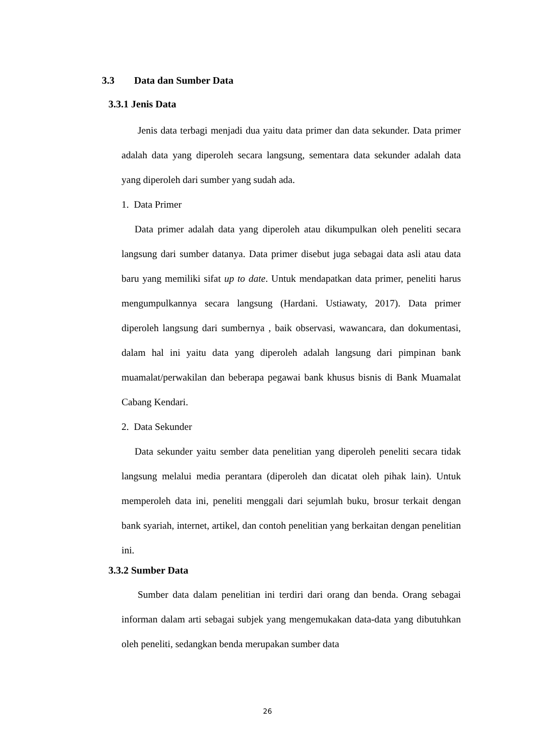3.3 Data dan Sumber Data
3.3.1 Jenis Data
Jenis data terbagi menjadi dua yaitu data primer dan data sekunder. Data primer adalah data yang diperoleh secara langsung, sementara data sekunder adalah data yang diperoleh dari sumber yang sudah ada.
1. Data Primer
Data primer adalah data yang diperoleh atau dikumpulkan oleh peneliti secara langsung dari sumber datanya. Data primer disebut juga sebagai data asli atau data baru yang memiliki sifat up to date. Untuk mendapatkan data primer, peneliti harus mengumpulkannya secara langsung (Hardani. Ustiawaty, 2017). Data primer diperoleh langsung dari sumbernya , baik observasi, wawancara, dan dokumentasi, dalam hal ini yaitu data yang diperoleh adalah langsung dari pimpinan bank muamalat/perwakilan dan beberapa pegawai bank khusus bisnis di Bank Muamalat Cabang Kendari.
2. Data Sekunder
Data sekunder yaitu sember data penelitian yang diperoleh peneliti secara tidak langsung melalui media perantara (diperoleh dan dicatat oleh pihak lain). Untuk memperoleh data ini, peneliti menggali dari sejumlah buku, brosur terkait dengan bank syariah, internet, artikel, dan contoh penelitian yang berkaitan dengan penelitian ini.
3.3.2 Sumber Data
Sumber data dalam penelitian ini terdiri dari orang dan benda. Orang sebagai informan dalam arti sebagai subjek yang mengemukakan data-data yang dibutuhkan oleh peneliti, sedangkan benda merupakan sumber data
26